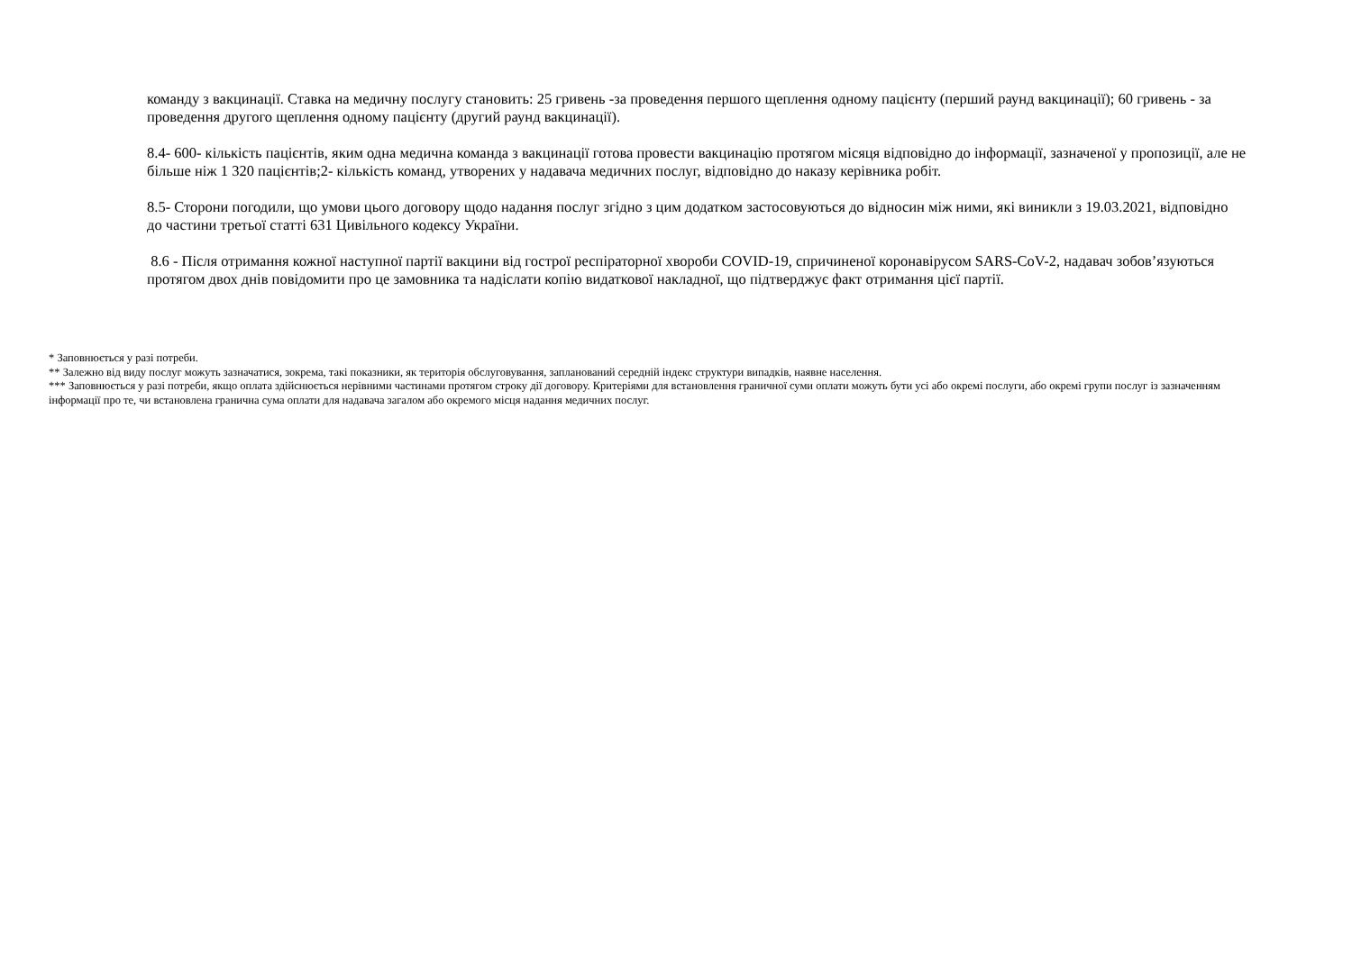команду з вакцинації. Ставка на медичну послугу становить: 25 гривень -за проведення першого щеплення одному пацієнту (перший раунд вакцинації); 60 гривень - за проведення другого щеплення одному пацієнту (другий раунд вакцинації).
8.4- 600- кількість пацієнтів, яким одна медична команда з вакцинації готова провести вакцинацію протягом місяця відповідно до інформації, зазначеної у пропозиції, але не більше ніж 1 320 пацієнтів;2- кількість команд, утворених у надавача медичних послуг, відповідно до наказу керівника робіт.
8.5- Сторони погодили, що умови цього договору щодо надання послуг згідно з цим додатком застосовуються до відносин між ними, які виникли з 19.03.2021, відповідно до частини третьої статті 631 Цивільного кодексу України.
8.6 - Після отримання кожної наступної партії вакцини від гострої респіраторної хвороби COVID-19, спричиненої коронавірусом SARS-CoV-2, надавач зобов’язуються протягом двох днів повідомити про це замовника та надіслати копію видаткової накладної, що підтверджує факт отримання цієї партії.
* Заповнюється у разі потреби.
** Залежно від виду послуг можуть зазначатися, зокрема, такі показники, як територія обслуговування, запланований середній індекс структури випадків, наявне населення.
*** Заповнюється у разі потреби, якщо оплата здійснюється нерівними частинами протягом строку дії договору. Критеріями для встановлення граничної суми оплати можуть бути усі або окремі послуги, або окремі групи послуг із зазначенням інформації про те, чи встановлена гранична сума оплати для надавача загалом або окремого місця надання медичних послуг.